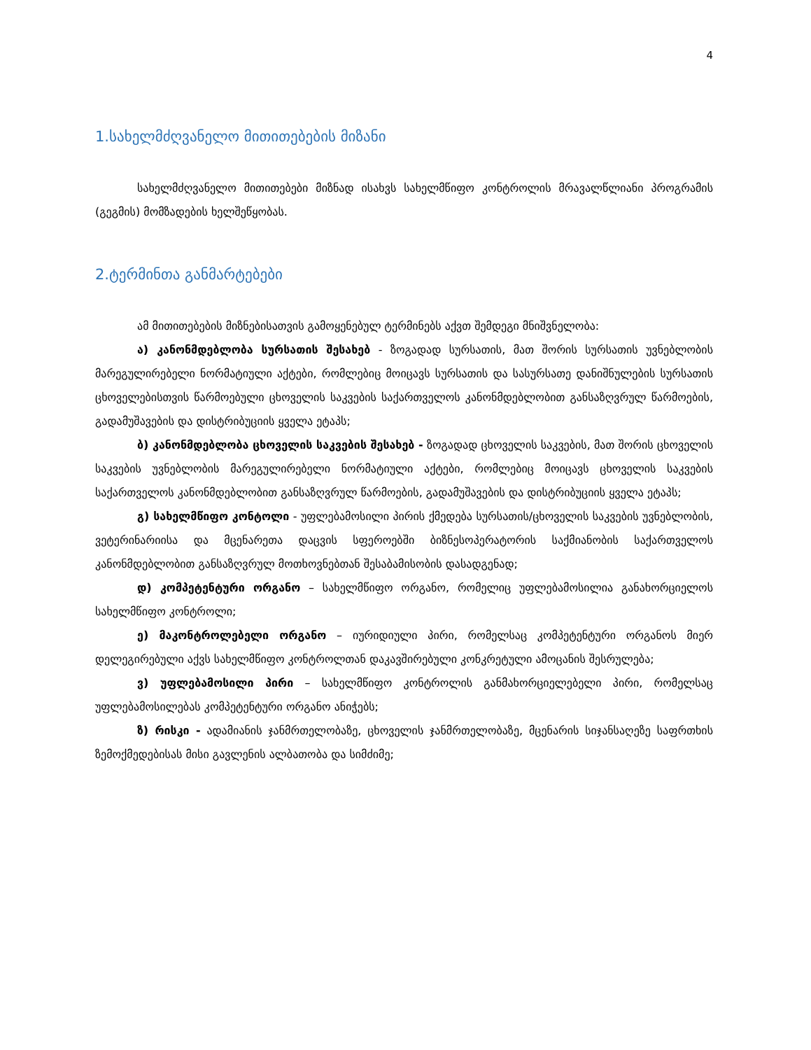4
1.სახელმძღვანელო მითითებების მიზანი
სახელმძღვანელო მითითებები მიზნად ისახვს სახელმწიფო კონტროლის მრავალწლიანი პროგრამის (გეგმის) მომზადების ხელშეწყობას.
2.ტერმინთა განმარტებები
ამ მითითებების მიზნებისათვის გამოყენებულ ტერმინებს აქვთ შემდეგი მნიშვნელობა:
ა) კანონმდებლობა სურსათის შესახებ - ზოგადად სურსათის, მათ შორის სურსათის უვნებლობის მარეგულირებელი ნორმატიული აქტები, რომლებიც მოიცავს სურსათის და სასურსათე დანიშნულების სურსათის ცხოველებისთვის წარმოებული ცხოველის საკვების საქართველოს კანონმდებლობით განსაზღვრულ წარმოების, გადამუშავების და დისტრიბუციის ყველა ეტაპს;
ბ) კანონმდებლობა ცხოველის საკვების შესახებ - ზოგადად ცხოველის საკვების, მათ შორის ცხოველის საკვების უვნებლობის მარეგულირებელი ნორმატიული აქტები, რომლებიც მოიცავს ცხოველის საკვების საქართველოს კანონმდებლობით განსაზღვრულ წარმოების, გადამუშავების და დისტრიბუციის ყველა ეტაპს;
გ) სახელმწიფო კონტოლი - უფლებამოსილი პირის ქმედება სურსათის/ცხოველის საკვების უვნებლობის, ვეტერინარიისა და მცენარეთა დაცვის სფეროებში ბიზნესოპერატორის საქმიანობის საქართველოს კანონმდებლობით განსაზღვრულ მოთხოვნებთან შესაბამისობის დასადგენად;
დ) კომპეტენტური ორგანო – სახელმწიფო ორგანო, რომელიც უფლებამოსილია განახორციელოს სახელმწიფო კონტროლი;
ე) მაკონტროლებელი ორგანო – იურიდიული პირი, რომელსაც კომპეტენტური ორგანოს მიერ დელეგირებული აქვს სახელმწიფო კონტროლთან დაკავშირებული კონკრეტული ამოცანის შესრულება;
ვ) უფლებამოსილი პირი – სახელმწიფო კონტროლის განმახორციელებელი პირი, რომელსაც უფლებამოსილებას კომპეტენტური ორგანო ანიჭებს;
ზ) რისკი - ადამიანის ჯანმრთელობაზე, ცხოველის ჯანმრთელობაზე, მცენარის სიჯანსაღეზე საფრთხის ზემოქმედებისას მისი გავლენის ალბათობა და სიმძიმე;